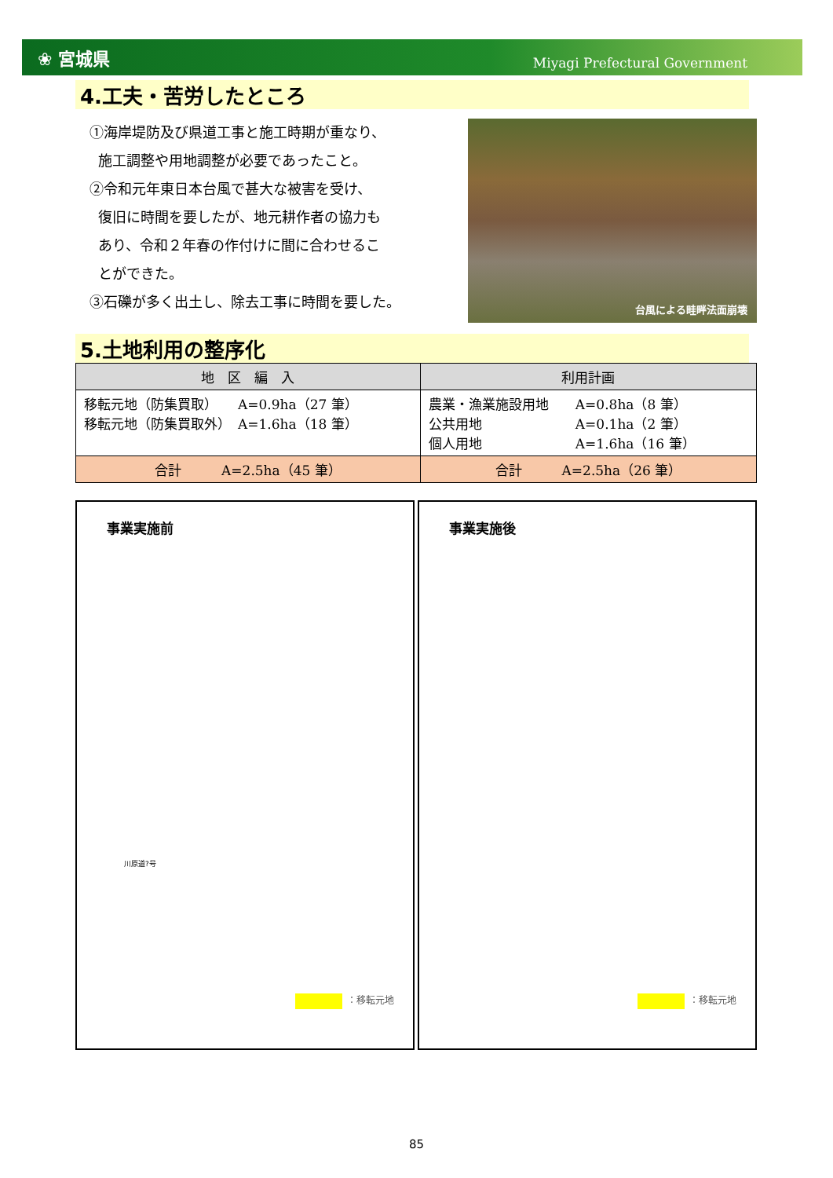❀ 宮城県
Miyagi Prefectural Government
4.工夫・苦労したところ
①海岸堤防及び県道工事と施工時期が重なり、
施工調整や用地調整が必要であったこと。
②令和元年東日本台風で甚大な被害を受け、
復旧に時間を要したが、地元耕作者の協力も
あり、令和２年春の作付けに間に合わせるこ
とができた。
③石礫が多く出土し、除去工事に時間を要した。
台風による畦畔法面崩壊
5.土地利用の整序化
| 地 区 編 入 | 利用計画 |
| --- | --- |
| 移転元地（防集買取） A=0.9ha（27 筆） 移転元地（防集買取外） A=1.6ha（18 筆） | 農業・漁業施設用地 A=0.8ha（8 筆） 公共用地 A=0.1ha（2 筆） 個人用地 A=1.6ha（16 筆） |
| 合計 A=2.5ha（45 筆） | 合計 A=2.5ha（26 筆） |
事業実施前
川原道?号
：移転元地
事業実施後
：移転元地
85